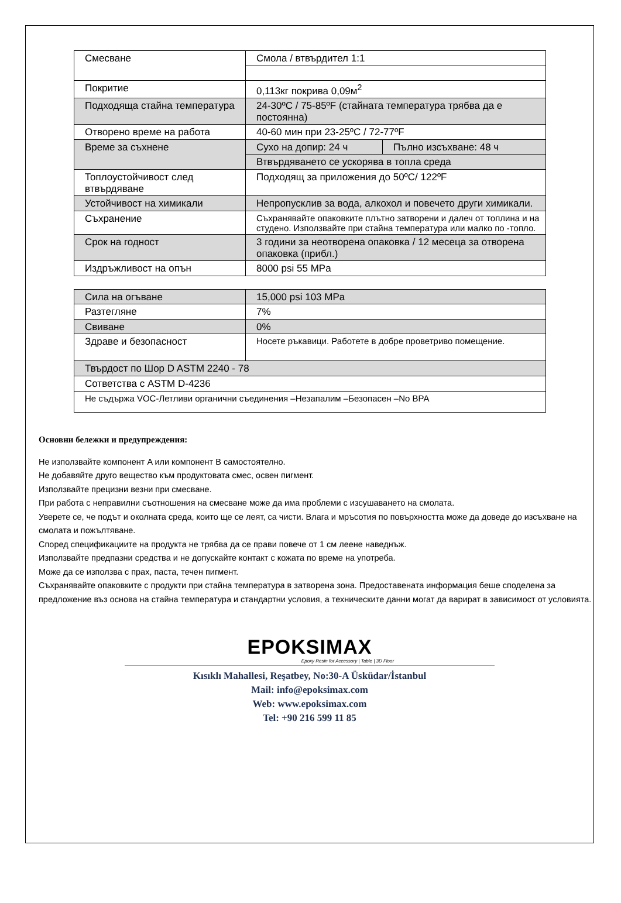| Смесване | Смола / втвърдител 1:1 | |
| Покритие | 0,113кг покрива 0,09м<sup>2</sup> | |
| Подходяща стайна температура | 24-30ºC / 75-85ºF (стайната температура трябва да е постоянна) | |
| Отворено време на работа | 40-60 мин при 23-25ºC / 72-77ºF | |
| Време за съхнене | Сухо на допир: 24 ч | Пълно изсъхване: 48 ч |
| | Втвърдяването се ускорява в топла среда | |
| Топлоустойчивост след втвърдяване | Подходящ за приложения до 50ºC/ 122ºF | |
| Устойчивост на химикали | Непропусклив за вода, алкохол и повечето други химикали. | |
| Съхранение | Съхранявайте опаковките плътно затворени и далеч от топлина и на студено. Използвайте при стайна температура или малко по -топло. | |
| Срок на годност | 3 години за неотворена опаковка / 12 месеца за отворена опаковка (прибл.) | |
| Издръжливост на опън | 8000 psi 55 MPa | |
| Сила на огъване | 15,000 psi 103 MPa |
| Разтегляне | 7% |
| Свиване | 0% |
| Здраве и безопасност | Носете ръкавици. Работете в добре проветриво помещение. |
| Твърдост по Шор D ASTM 2240 - 78 | |
| Сответства с ASTM D-4236 | |
| Не съдържа VOC-Летливи органични съединения –Незапалим –Безопасен –No BPA | |
Основни бележки и предупреждения:
Не използвайте компонент A или компонент B самостоятелно.
Не добавяйте друго вещество към продуктовата смес, освен пигмент.
Използвайте прецизни везни при смесване.
При работа с неправилни съотношения на смесване може да има проблеми с изсушаването на смолата.
Уверете се, че подът и околната среда, които ще се леят, са чисти. Влага и мръсотия по повърхността може да доведе до изсъхване на смолата и пожълтяване.
Според спецификациите на продукта не трябва да се прави повече от 1 см леене наведнъж.
Използвайте предпазни средства и не допускайте контакт с кожата по време на употреба.
Може да се използва с прах, паста, течен пигмент.
Съхранявайте опаковките с продукти при стайна температура в затворена зона. Предоставената информация беше споделена за предложение въз основа на стайна температура и стандартни условия, а техническите данни могат да варират в зависимост от условията.
EPOKSIMAX
Epoxy Resin for Accessory | Table | 3D Floor
Kısıklı Mahallesi, Reşatbey, No:30-A Üsküdar/İstanbul
Mail: info@epoksimax.com
Web: www.epoksimax.com
Tel: +90 216 599 11 85